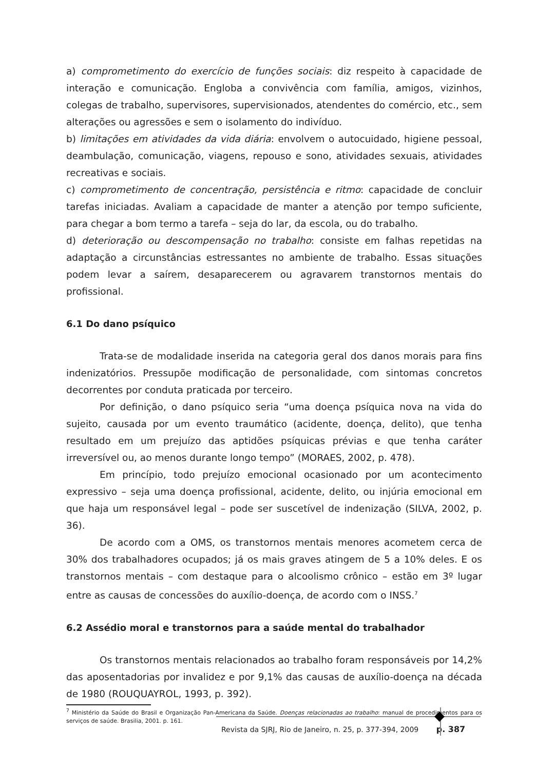a) comprometimento do exercício de funções sociais: diz respeito à capacidade de interação e comunicação. Engloba a convivência com família, amigos, vizinhos, colegas de trabalho, supervisores, supervisionados, atendentes do comércio, etc., sem alterações ou agressões e sem o isolamento do indivíduo.
b) limitações em atividades da vida diária: envolvem o autocuidado, higiene pessoal, deambulação, comunicação, viagens, repouso e sono, atividades sexuais, atividades recreativas e sociais.
c) comprometimento de concentração, persistência e ritmo: capacidade de concluir tarefas iniciadas. Avaliam a capacidade de manter a atenção por tempo suficiente, para chegar a bom termo a tarefa – seja do lar, da escola, ou do trabalho.
d) deterioração ou descompensação no trabalho: consiste em falhas repetidas na adaptação a circunstâncias estressantes no ambiente de trabalho. Essas situações podem levar a saírem, desaparecerem ou agravarem transtornos mentais do profissional.
6.1 Do dano psíquico
Trata-se de modalidade inserida na categoria geral dos danos morais para fins indenizatórios. Pressupõe modificação de personalidade, com sintomas concretos decorrentes por conduta praticada por terceiro.
Por definição, o dano psíquico seria “uma doença psíquica nova na vida do sujeito, causada por um evento traumático (acidente, doença, delito), que tenha resultado em um prejuízo das aptidões psíquicas prévias e que tenha caráter irreversível ou, ao menos durante longo tempo” (MORAES, 2002, p. 478).
Em princípio, todo prejuízo emocional ocasionado por um acontecimento expressivo – seja uma doença profissional, acidente, delito, ou injúria emocional em que haja um responsável legal – pode ser suscetível de indenização (SILVA, 2002, p. 36).
De acordo com a OMS, os transtornos mentais menores acometem cerca de 30% dos trabalhadores ocupados; já os mais graves atingem de 5 a 10% deles. E os transtornos mentais – com destaque para o alcoolismo crônico – estão em 3º lugar entre as causas de concessões do auxílio-doença, de acordo com o INSS.<sup>7</sup>
6.2 Assédio moral e transtornos para a saúde mental do trabalhador
Os transtornos mentais relacionados ao trabalho foram responsáveis por 14,2% das aposentadorias por invalidez e por 9,1% das causas de auxílio-doença na década de 1980 (ROUQUAYROL, 1993, p. 392).
<sup>7</sup> Ministério da Saúde do Brasil e Organização Pan-Americana da Saúde. Doenças relacionadas ao trabalho: manual de procedimentos para os serviços de saúde. Brasilia, 2001. p. 161.
Revista da SJRJ, Rio de Janeiro, n. 25, p. 377-394, 2009 p. 387